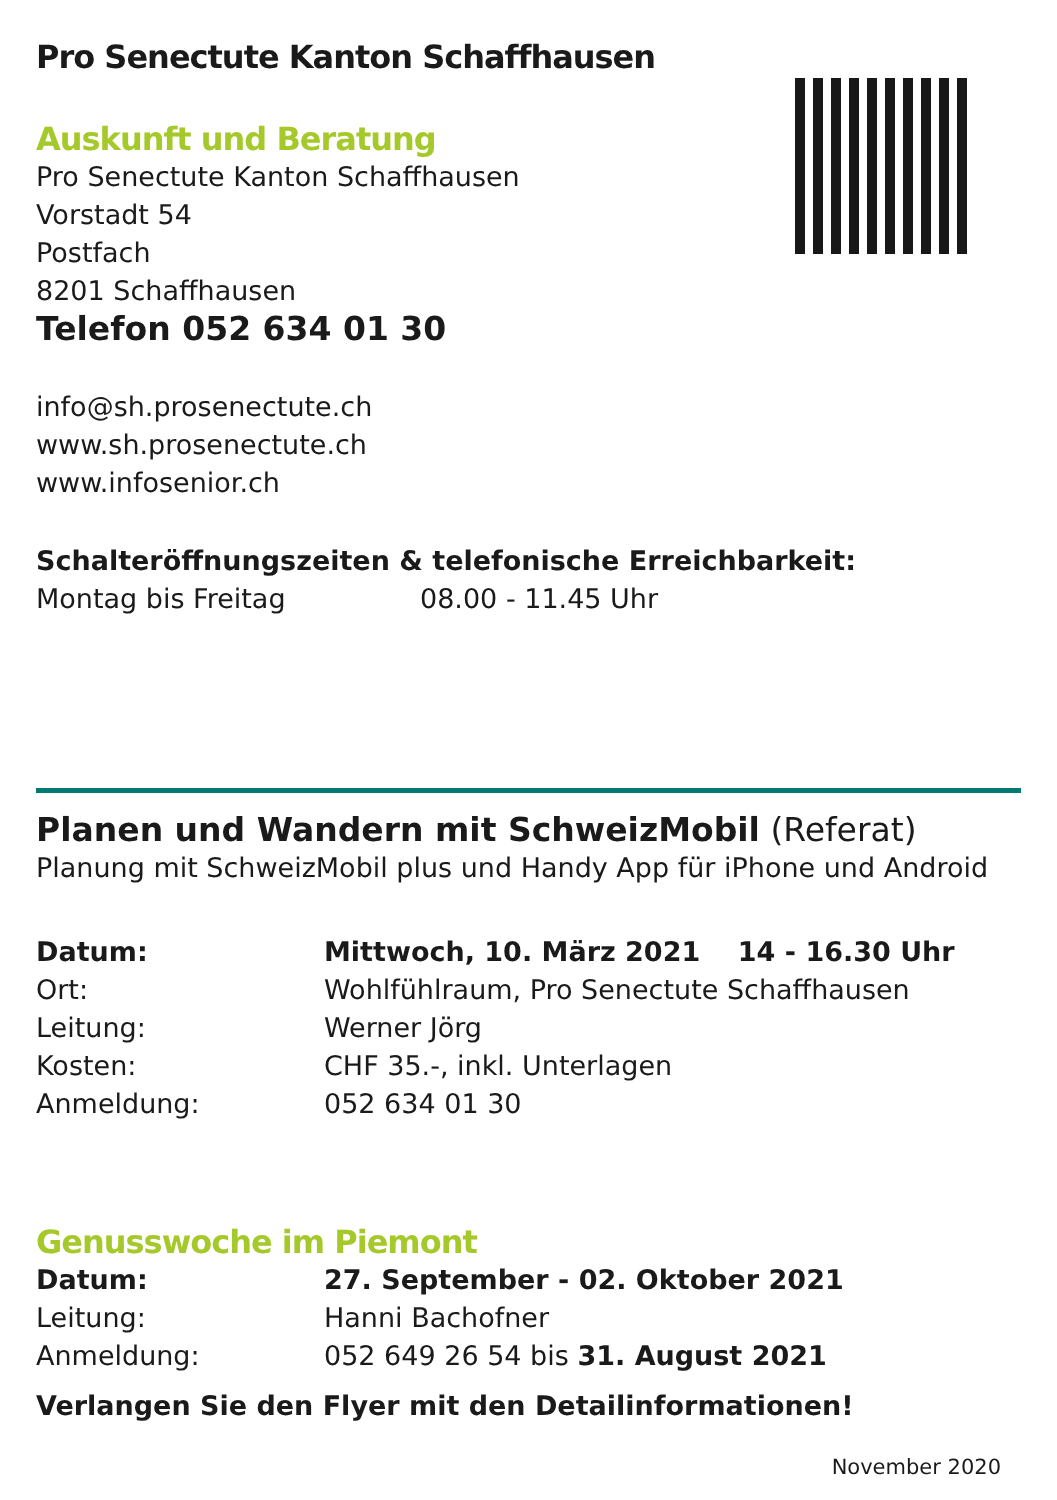Pro Senectute Kanton Schaffhausen
Auskunft und Beratung
Pro Senectute Kanton Schaffhausen
Vorstadt 54
Postfach
8201 Schaffhausen
Telefon 052 634 01 30
info@sh.prosenectute.ch
www.sh.prosenectute.ch
www.infosenior.ch
Schalteröffnungszeiten & telefonische Erreichbarkeit:
| Montag bis Freitag | 08.00 - 11.45 Uhr |
Planen und Wandern mit SchweizMobil (Referat)
Planung mit SchweizMobil plus und Handy App für iPhone und Android
| Datum: | Mittwoch, 10. März 2021 14 - 16.30 Uhr |
| Ort: | Wohlfühlraum, Pro Senectute Schaffhausen |
| Leitung: | Werner Jörg |
| Kosten: | CHF 35.-, inkl. Unterlagen |
| Anmeldung: | 052 634 01 30 |
Genusswoche im Piemont
| Datum: | 27. September - 02. Oktober 2021 |
| Leitung: | Hanni Bachofner |
| Anmeldung: | 052 649 26 54 bis 31. August 2021 |
Verlangen Sie den Flyer mit den Detailinformationen!
November 2020